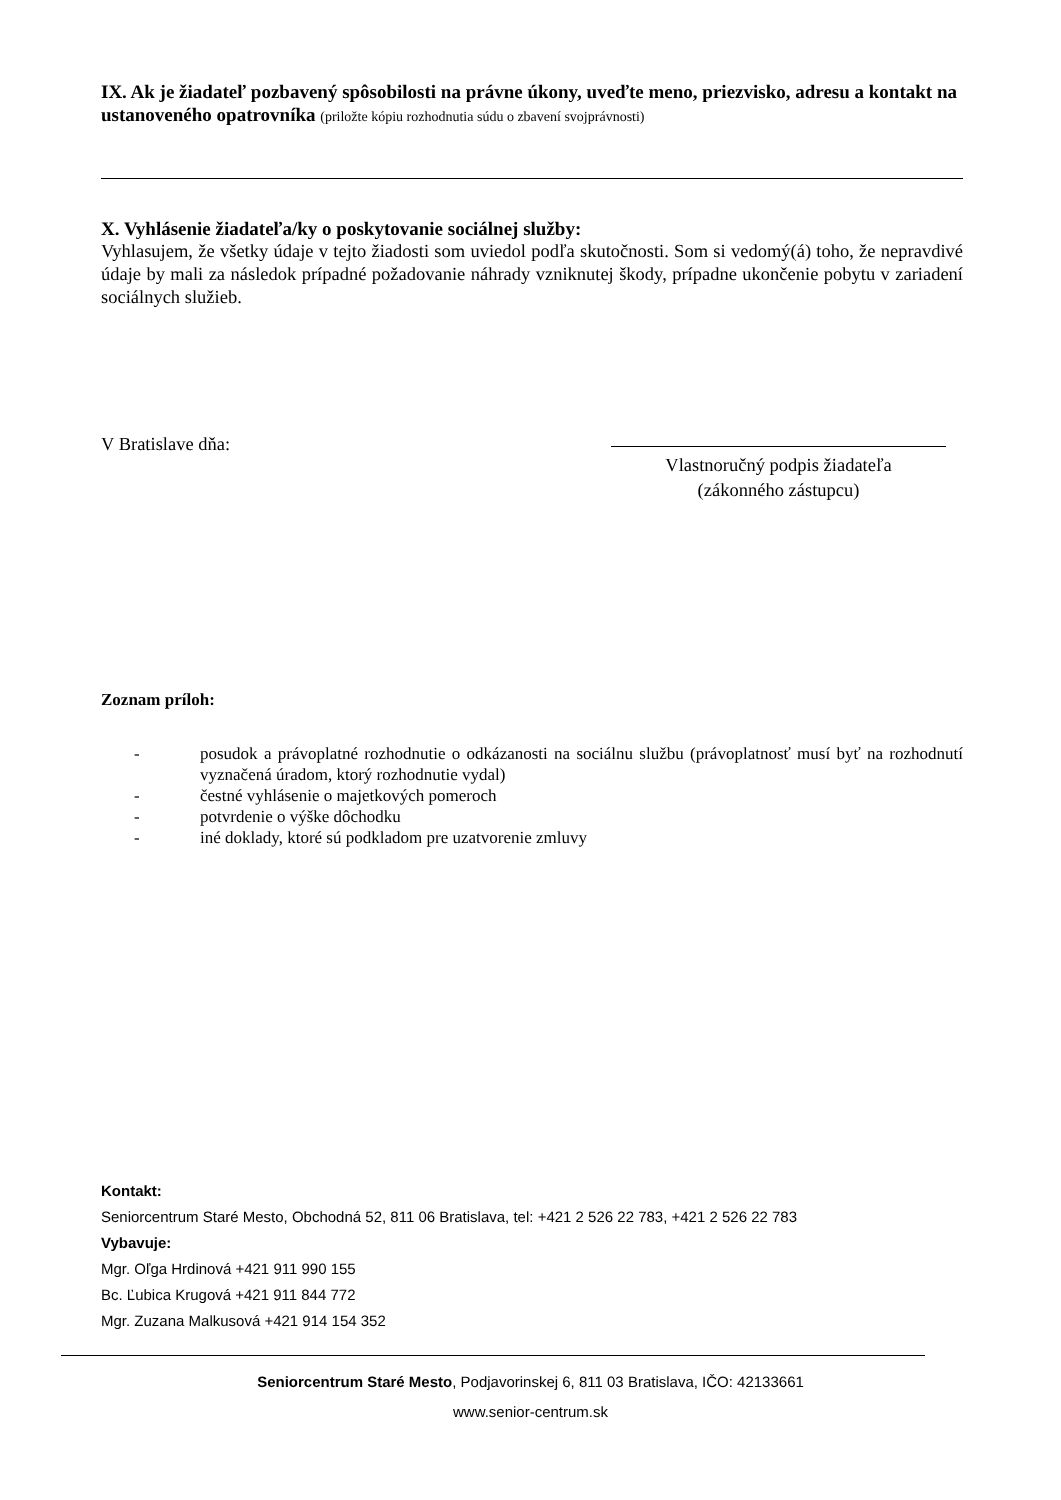IX. Ak je žiadateľ pozbavený spôsobilosti na právne úkony, uveďte meno, priezvisko, adresu a kontakt na ustanoveného opatrovníka (priložte kópiu rozhodnutia súdu o zbavení svojprávnosti)
X. Vyhlásenie žiadateľa/ky o poskytovanie sociálnej služby:
Vyhlasujem, že všetky údaje v tejto žiadosti som uviedol podľa skutočnosti. Som si vedomý(á) toho, že nepravdivé údaje by mali za následok prípadné požadovanie náhrady vzniknutej škody, prípadne ukončenie pobytu v zariadení sociálnych služieb.
V Bratislave dňa:
Vlastnoručný podpis žiadateľa
(zákonného zástupcu)
Zoznam príloh:
- posudok a právoplatné rozhodnutie o odkázanosti na sociálnu službu (právoplatnosť musí byť na rozhodnutí vyznačená úradom, ktorý rozhodnutie vydal)
- čestné vyhlásenie o majetkových pomeroch
- potvrdenie o výške dôchodku
- iné doklady, ktoré sú podkladom pre uzatvorenie zmluvy
Kontakt:
Seniorcentrum Staré Mesto, Obchodná 52, 811 06 Bratislava, tel: +421 2 526 22 783, +421 2 526 22 783
Vybavuje:
Mgr. Oľga Hrdinová +421 911 990 155
Bc. Ľubica Krugová +421 911 844 772
Mgr. Zuzana Malkusová +421 914 154 352
Seniorcentrum Staré Mesto, Podjavorinskej 6, 811 03 Bratislava, IČO: 42133661
www.senior-centrum.sk